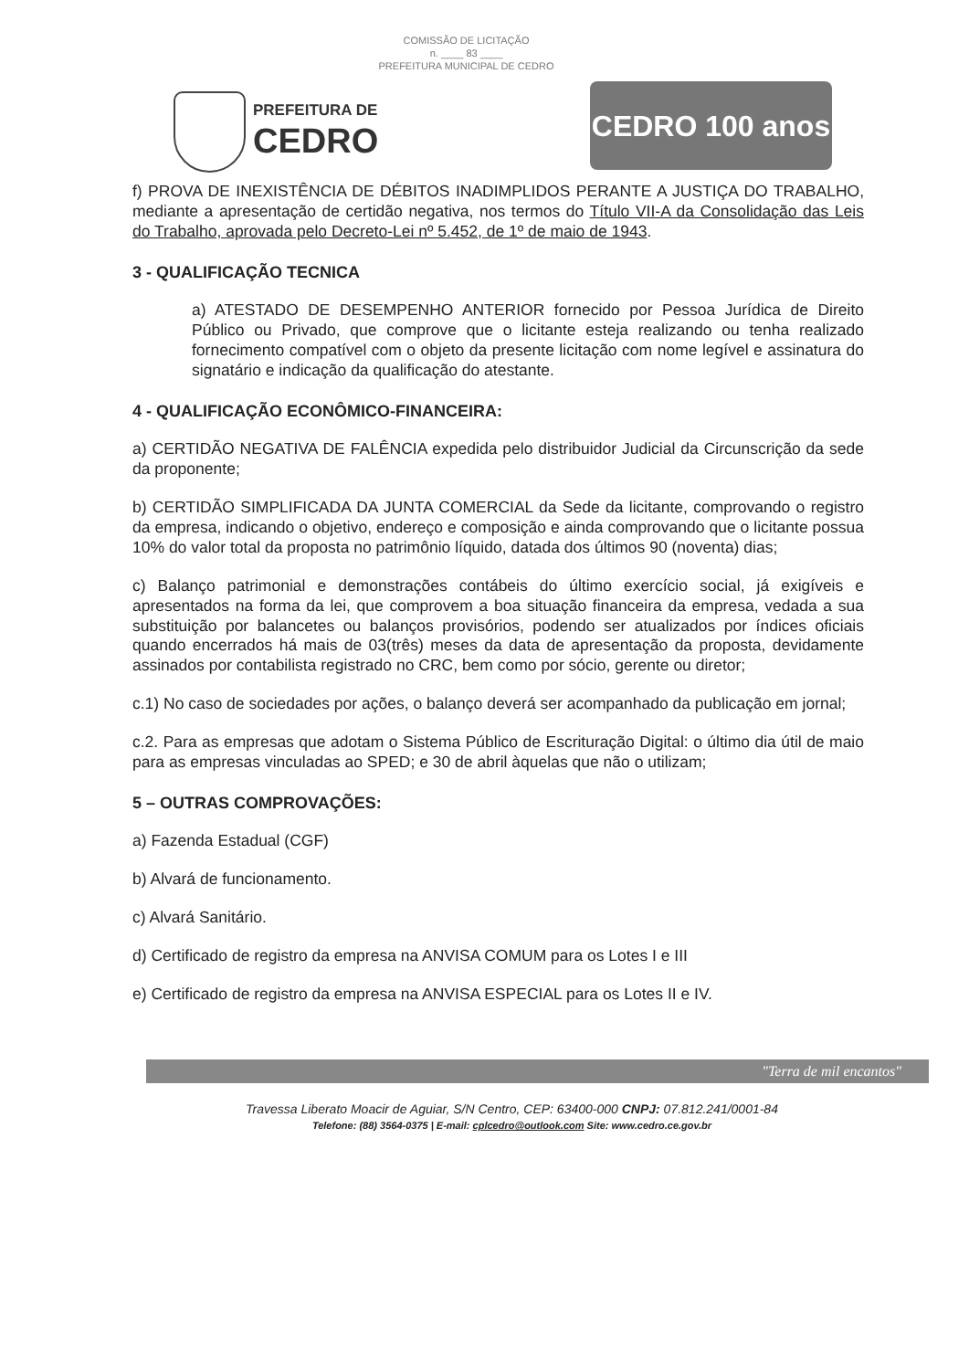COMISSÃO DE LICITAÇÃO
n. ____ 83 ____
PREFEITURA MUNICIPAL DE CEDRO
PREFEITURA DE
CEDRO
CEDRO 100 anos
f) PROVA DE INEXISTÊNCIA DE DÉBITOS INADIMPLIDOS PERANTE A JUSTIÇA DO TRABALHO, mediante a apresentação de certidão negativa, nos termos do Título VII-A da Consolidação das Leis do Trabalho, aprovada pelo Decreto-Lei nº 5.452, de 1º de maio de 1943.
3 - QUALIFICAÇÃO TECNICA
a) ATESTADO DE DESEMPENHO ANTERIOR fornecido por Pessoa Jurídica de Direito Público ou Privado, que comprove que o licitante esteja realizando ou tenha realizado fornecimento compatível com o objeto da presente licitação com nome legível e assinatura do signatário e indicação da qualificação do atestante.
4 - QUALIFICAÇÃO ECONÔMICO-FINANCEIRA:
a) CERTIDÃO NEGATIVA DE FALÊNCIA expedida pelo distribuidor Judicial da Circunscrição da sede da proponente;
b) CERTIDÃO SIMPLIFICADA DA JUNTA COMERCIAL da Sede da licitante, comprovando o registro da empresa, indicando o objetivo, endereço e composição e ainda comprovando que o licitante possua 10% do valor total da proposta no patrimônio líquido, datada dos últimos 90 (noventa) dias;
c) Balanço patrimonial e demonstrações contábeis do último exercício social, já exigíveis e apresentados na forma da lei, que comprovem a boa situação financeira da empresa, vedada a sua substituição por balancetes ou balanços provisórios, podendo ser atualizados por índices oficiais quando encerrados há mais de 03(três) meses da data de apresentação da proposta, devidamente assinados por contabilista registrado no CRC, bem como por sócio, gerente ou diretor;
c.1) No caso de sociedades por ações, o balanço deverá ser acompanhado da publicação em jornal;
c.2. Para as empresas que adotam o Sistema Público de Escrituração Digital: o último dia útil de maio para as empresas vinculadas ao SPED; e 30 de abril àquelas que não o utilizam;
5 – OUTRAS COMPROVAÇÕES:
a) Fazenda Estadual (CGF)
b) Alvará de funcionamento.
c) Alvará Sanitário.
d) Certificado de registro da empresa na ANVISA COMUM para os Lotes I e III
e) Certificado de registro da empresa na ANVISA ESPECIAL para os Lotes II e IV.
"Terra de mil encantos"
Travessa Liberato Moacir de Aguiar, S/N Centro, CEP: 63400-000 CNPJ: 07.812.241/0001-84
Telefone: (88) 3564-0375 | E-mail: cplcedro@outlook.com Site: www.cedro.ce.gov.br